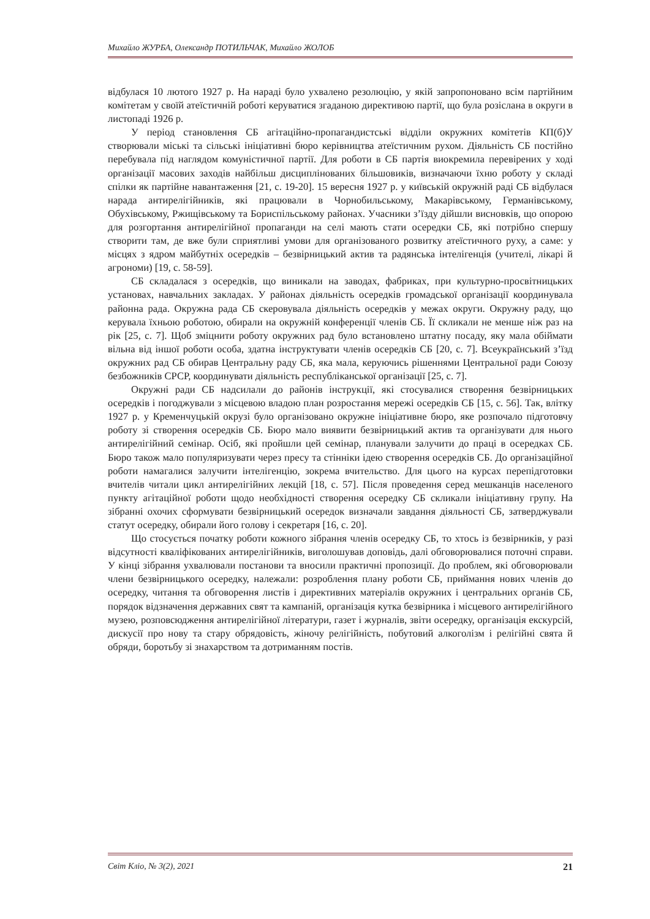Михайло ЖУРБА, Олександр ПОТИЛЬЧАК, Михайло ЖОЛОБ
відбулася 10 лютого 1927 р. На нараді було ухвалено резолюцію, у якій запропоновано всім партійним комітетам у своїй атеїстичній роботі керуватися згаданою директивою партії, що була розіслана в округи в листопаді 1926 р.
У період становлення СБ агітаційно-пропагандистські відділи окружних комітетів КП(б)У створювали міські та сільські ініціативні бюро керівництва атеїстичним рухом. Діяльність СБ постійно перебувала під наглядом комуністичної партії. Для роботи в СБ партія виокремила перевірених у ході організації масових заходів найбільш дисциплінованих більшовиків, визначаючи їхню роботу у складі спілки як партійне навантаження [21, с. 19-20]. 15 вересня 1927 р. у київській окружній раді СБ відбулася нарада антирелігійників, які працювали в Чорнобильському, Макарівському, Германівському, Обухівському, Ржищівському та Бориспільському районах. Учасники з’їзду дійшли висновків, що опорою для розгортання антирелігійної пропаганди на селі мають стати осередки СБ, які потрібно спершу створити там, де вже були сприятливі умови для організованого розвитку атеїстичного руху, а саме: у місцях з ядром майбутніх осередків – безвірницький актив та радянська інтелігенція (учителі, лікарі й агрономи) [19, с. 58-59].
СБ складалася з осередків, що виникали на заводах, фабриках, при культурно-просвітницьких установах, навчальних закладах. У районах діяльність осередків громадської організації координувала районна рада. Окружна рада СБ скеровувала діяльність осередків у межах округи. Окружну раду, що керувала їхньою роботою, обирали на окружній конференції членів СБ. Її скликали не менше ніж раз на рік [25, с. 7]. Щоб зміцнити роботу окружних рад було встановлено штатну посаду, яку мала обіймати вільна від іншої роботи особа, здатна інструктувати членів осередків СБ [20, с. 7]. Всеукраїнський з’їзд окружних рад СБ обирав Центральну раду СБ, яка мала, керуючись рішеннями Центральної ради Союзу безбожників СРСР, координувати діяльність республіканської організації [25, с. 7].
Окружні ради СБ надсилали до районів інструкції, які стосувалися створення безвірницьких осередків і погоджували з місцевою владою план розростання мережі осередків СБ [15, с. 56]. Так, влітку 1927 р. у Кременчуцькій окрузі було організовано окружне ініціативне бюро, яке розпочало підготовчу роботу зі створення осередків СБ. Бюро мало виявити безвірницький актив та організувати для нього антирелігійний семінар. Осіб, які пройшли цей семінар, планували залучити до праці в осередках СБ. Бюро також мало популяризувати через пресу та стінніки ідею створення осередків СБ. До організаційної роботи намагалися залучити інтелігенцію, зокрема вчительство. Для цього на курсах перепідготовки вчителів читали цикл антирелігійних лекцій [18, с. 57]. Після проведення серед мешканців населеного пункту агітаційної роботи щодо необхідності створення осередку СБ скликали ініціативну групу. На зібранні охочих сформувати безвірницький осередок визначали завдання діяльності СБ, затверджували статут осередку, обирали його голову і секретаря [16, с. 20].
Що стосується початку роботи кожного зібрання членів осередку СБ, то хтось із безвірників, у разі відсутності кваліфікованих антирелігійників, виголошував доповідь, далі обговорювалися поточні справи. У кінці зібрання ухвалювали постанови та вносили практичні пропозиції. До проблем, які обговорювали члени безвірницького осередку, належали: розроблення плану роботи СБ, приймання нових членів до осередку, читання та обговорення листів і директивних матеріалів окружних і центральних органів СБ, порядок відзначення державних свят та кампаній, організація кутка безвірника і місцевого антирелігійного музею, розповсюдження антирелігійної літератури, газет і журналів, звіти осередку, організація екскурсій, дискусії про нову та стару обрядовість, жіночу релігійність, побутовий алкоголізм і релігійні свята й обряди, боротьбу зі знахарством та дотриманням постів.
Світ Кліо, № 3(2), 2021 21